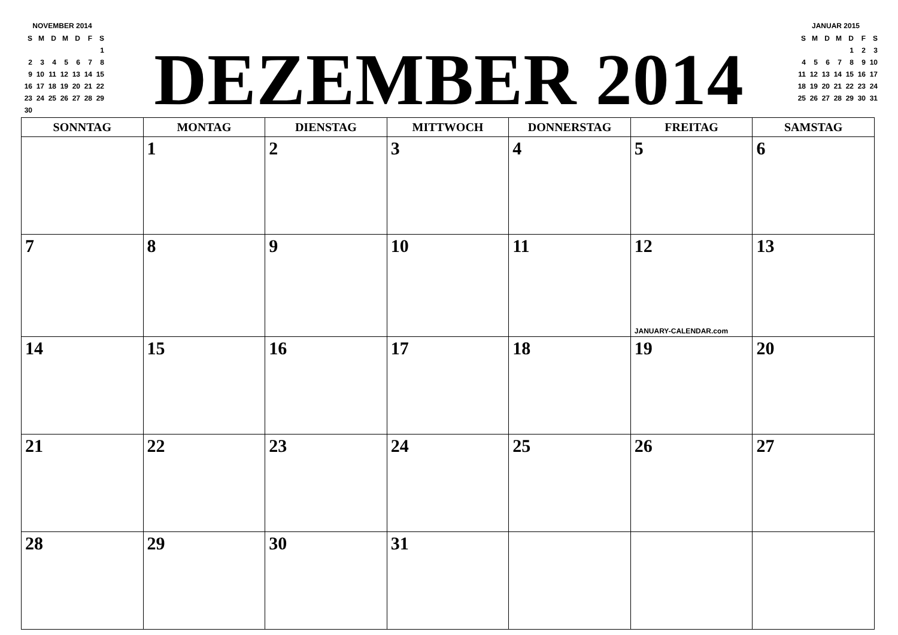NOVEMBER 2014
| S | M | D | M | D | F | S |
| | | | | | | 1 |
| 2 | 3 | 4 | 5 | 6 | 7 | 8 |
| 9 | 10 | 11 | 12 | 13 | 14 | 15 |
| 16 | 17 | 18 | 19 | 20 | 21 | 22 |
| 23 | 24 | 25 | 26 | 27 | 28 | 29 |
| 30 | | | | | | |
DEZEMBER 2014
JANUAR 2015
| S | M | D | M | D | F | S |
| | | | | 1 | 2 | 3 |
| 4 | 5 | 6 | 7 | 8 | 9 | 10 |
| 11 | 12 | 13 | 14 | 15 | 16 | 17 |
| 18 | 19 | 20 | 21 | 22 | 23 | 24 |
| 25 | 26 | 27 | 28 | 29 | 30 | 31 |
| SONNTAG | MONTAG | DIENSTAG | MITTWOCH | DONNERSTAG | FREITAG | SAMSTAG |
| --- | --- | --- | --- | --- | --- | --- |
| | 1 | 2 | 3 | 4 | 5 | 6 |
| 7 | 8 | 9 | 10 | 11 | 12 JANUARY-CALENDAR.com | 13 |
| 14 | 15 | 16 | 17 | 18 | 19 | 20 |
| 21 | 22 | 23 | 24 | 25 | 26 | 27 |
| 28 | 29 | 30 | 31 | | | |